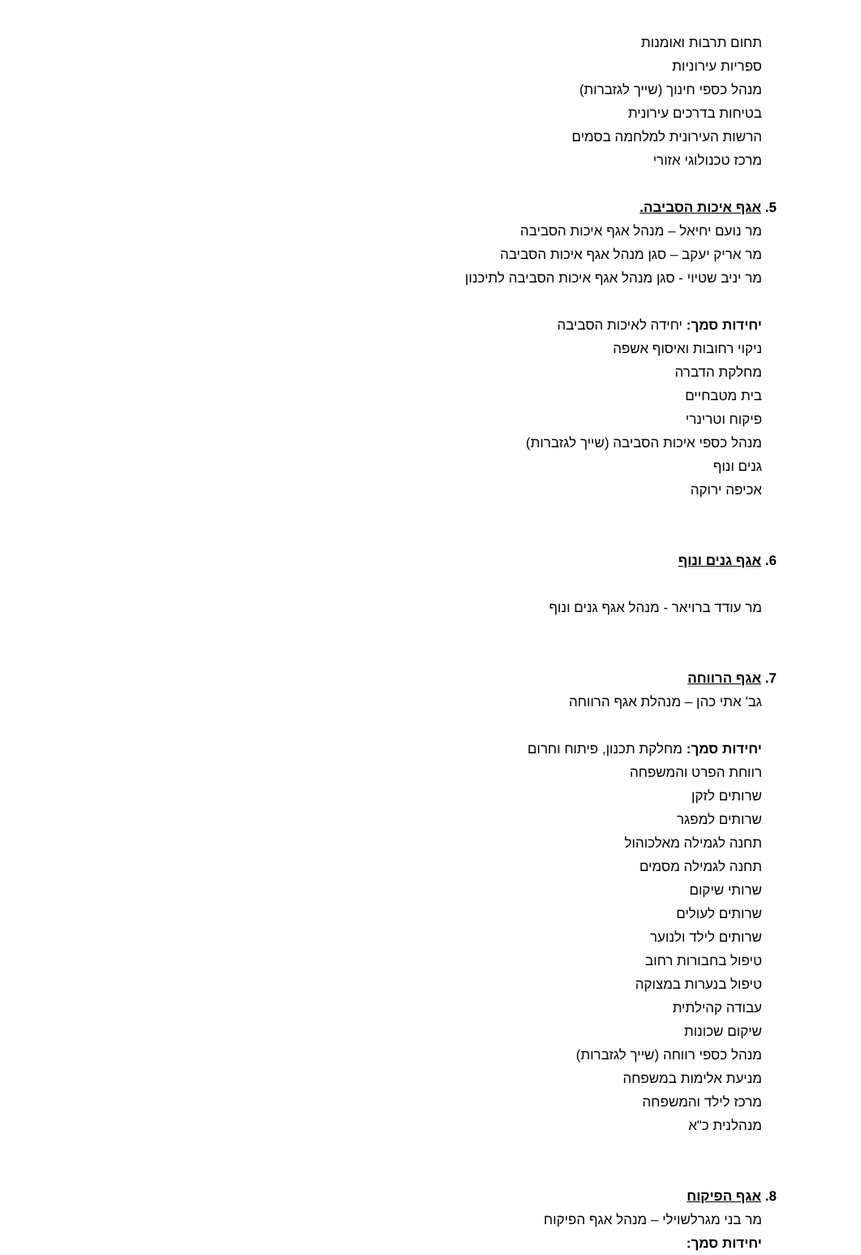תחום תרבות ואומנות
ספריות עירוניות
מנהל כספי חינוך (שייך לגזברות)
בטיחות בדרכים עירונית
הרשות העירונית למלחמה בסמים
מרכז טכנולוגי אזורי
5. אגף איכות הסביבה.
מר נועם יחיאל – מנהל אגף איכות הסביבה
מר אריק יעקב – סגן מנהל אגף איכות הסביבה
מר יניב שטיוי - סגן מנהל אגף איכות הסביבה לתיכנון
יחידות סמך: יחידה לאיכות הסביבה
ניקוי רחובות ואיסוף אשפה
מחלקת הדברה
בית מטבחיים
פיקוח וטרינרי
מנהל כספי איכות הסביבה (שייך לגזברות)
גנים ונוף
אכיפה ירוקה
6. אגף גנים ונוף
מר עודד ברויאר - מנהל אגף גנים ונוף
7. אגף הרווחה
גב' אתי כהן – מנהלת אגף הרווחה
יחידות סמך: מחלקת תכנון, פיתוח וחרום
רווחת הפרט והמשפחה
שרותים לזקן
שרותים למפגר
תחנה לגמילה מאלכוהול
תחנה לגמילה מסמים
שרותי שיקום
שרותים לעולים
שרותים לילד ולנוער
טיפול בחבורות רחוב
טיפול בנערות במצוקה
עבודה קהילתית
שיקום שכונות
מנהל כספי רווחה (שייך לגזברות)
מניעת אלימות במשפחה
מרכז לילד והמשפחה
מנהלנית כ"א
8. אגף הפיקוח
מר בני מגרלשוילי – מנהל אגף הפיקוח
יחידות סמך: